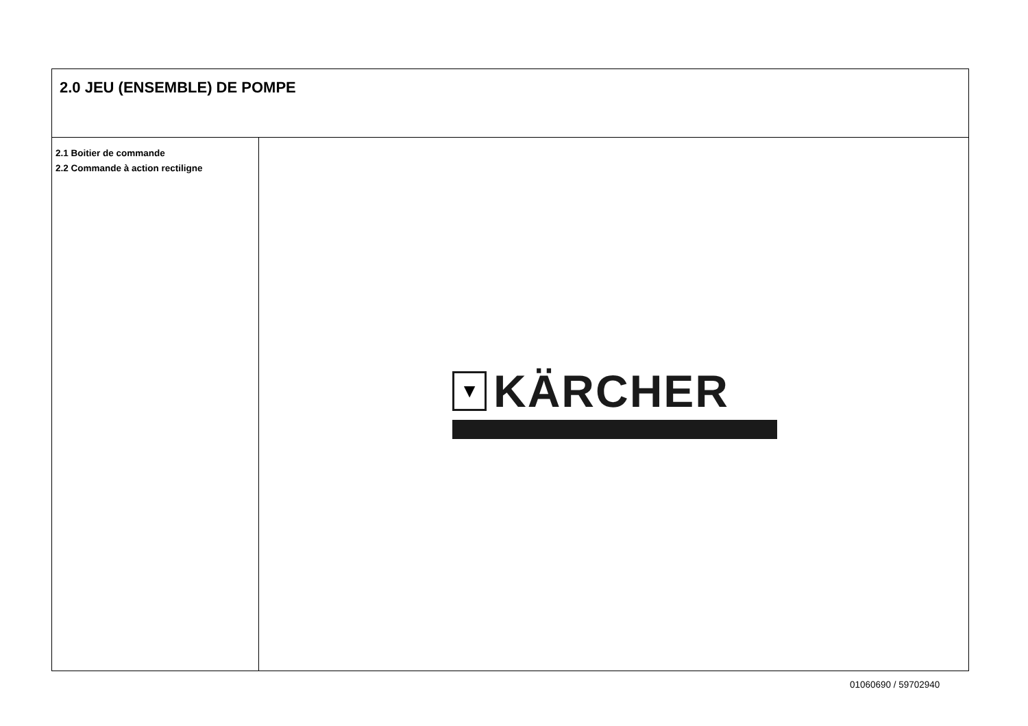2.0 JEU (ENSEMBLE) DE POMPE
2.1 Boitier de commande
2.2 Commande à action rectiligne
▼
KÄRCHER
01060690 / 59702940